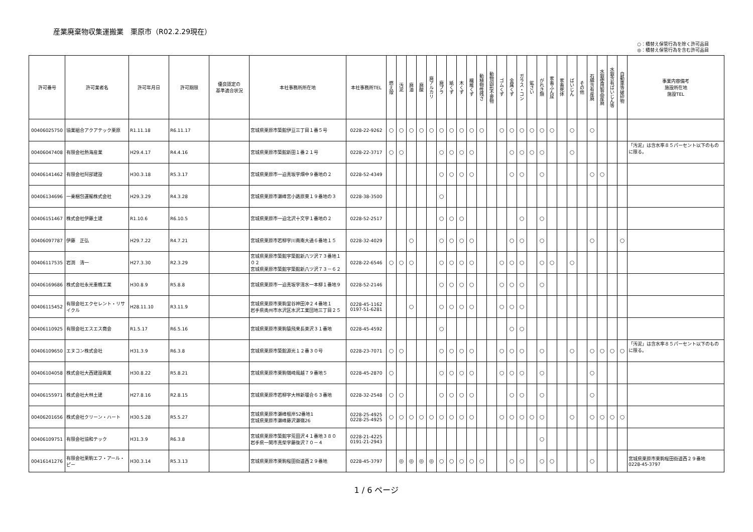産業廃棄物収集運搬業　栗原市（R02.2.29現在）
○：積替え保管行為を除く許可品目
◎：積替え保管行為を含む許可品目
| 許可番号 | 許可業者名 | 許可年月日 | 許可期限 | 優良認定の 基準適合状況 | 本社事務所所在地 | 本社事務所TEL | 燃え殻 | 汚泥 | 廃油 | 廃酸 | 廃アルカリ | 廃プラ | 紙くず | 木くず | 繊維くず | 動植物性残さ | 動物固形不要物 | ゴムくず | 金属くず | ガラス・コン | 鉱さい | がれき類 | 家畜ふん尿 | 家畜死体 | ばいじん | その他 | 石綿含有産廃 | 水銀使用製品産廃 | 水銀含有ばいじん等 | 自動車等破砕物 | 事業内容備考 施設所在地 施設TEL |
| --- | --- | --- | --- | --- | --- | --- | --- | --- | --- | --- | --- | --- | --- | --- | --- | --- | --- | --- | --- | --- | --- | --- | --- | --- | --- | --- | --- | --- | --- | --- | --- |
| 00406025750 | 協業組合アクアテック栗原 | R1.11.18 | R6.11.17 | | 宮城県栗原市築館伊豆三丁目１番５号 | 0228-22-9262 | ○ | ○ | ○ | ○ | ○ | ○ | ○ | ○ | ○ | ○ | | ○ | ○ | ○ | ○ | ○ | ○ | | ○ | | ○ | | | | |
| 00406047408 | 有限会社熱海産業 | H29.4.17 | R4.4.16 | | 宮城県栗原市築館新田１番２１号 | 0228-22-3717 | ○ | ○ | | | | ○ | ○ | ○ | ○ | | | | ○ | ○ | ○ | ○ | | | ○ | | | | | | 「汚泥」は含水率８５パーセント以下のものに限る。 |
| 00406141462 | 有限会社阿部建設 | H30.3.18 | R5.3.17 | | 宮城県栗原市一迫真坂字畑中９番地の２ | 0228-52-4349 | | | | | | ○ | ○ | ○ | ○ | | | | ○ | ○ | | ○ | | | | | ○ | ○ | | | |
| 00406134696 | 一乗梱包運輸株式会社 | H29.3.29 | R4.3.28 | | 宮城県栗原市瀬峰宮小路原東１９番地の３ | 0228-38-3500 | | | | | | ○ | | | | | | | | | | | | | | | | | | | |
| 00406151467 | 株式会社伊藤土建 | R1.10.6 | R6.10.5 | | 宮城県栗原市一迫北沢十文字１番地の２ | 0228-52-2517 | | | | | | ○ | ○ | ○ | | | | | | ○ | | ○ | | | | | | | | | |
| 00406097787 | 伊藤 正弘 | H29.7.22 | R4.7.21 | | 宮城県栗原市若柳字川南南大通６番地１５ | 0228-32-4029 | | | ○ | | | ○ | ○ | ○ | ○ | | | | ○ | ○ | | ○ | | | | | ○ | | | ○ | |
| 00406117535 | 岩渕 清一 | H27.3.30 | R2.3.29 | | 宮城県栗原市築館字築館新八ツ沢７３番地１０２ 宮城県栗原市築館字築館新八ツ沢７３－６２ | 0228-22-6546 | ○ | ○ | ○ | | | ○ | ○ | ○ | ○ | | | ○ | ○ | ○ | | ○ | ○ | | ○ | | | | | | |
| 00406169686 | 株式会社永光重機工業 | H30.8.9 | R5.8.8 | | 宮城県栗原市一迫真坂字清水一本柳１番地９ | 0228-52-2146 | | | | | | ○ | ○ | ○ | ○ | | | ○ | ○ | ○ | | ○ | | | | | | | | | |
| 00406115452 | 有限会社エクセレント・リサイクル | H28.11.10 | R3.11.9 | | 宮城県栗原市栗駒里谷神田沖２４番地１ 岩手県奥州市水沢区水沢工業団地三丁目２５ | 0228-45-1162 0197-51-6281 | | | ○ | | | ○ | ○ | ○ | ○ | | | ○ | ○ | ○ | | | | | | | | | | | |
| 00406110925 | 有限会社エスエス商会 | R1.5.17 | R6.5.16 | | 宮城県栗原市栗駒猿飛来長楽沢３１番地 | 0228-45-4592 | | | | | | ○ | | | | | | | ○ | ○ | | | | | | | | | | | |
| 00406109650 | エヌコン株式会社 | H31.3.9 | R6.3.8 | | 宮城県栗原市築館源光１２番３０号 | 0228-23-7071 | ○ | ○ | | | | ○ | ○ | ○ | ○ | | | ○ | ○ | ○ | | ○ | | | ○ | | ○ | ○ | ○ | ○ | 「汚泥」は含水率８５パーセント以下のものに限る。 |
| 00406104058 | 株式会社大西建設興業 | H30.8.22 | R5.8.21 | | 宮城県栗原市栗駒嶺崎風越７９番地５ | 0228-45-2870 | ○ | | | | | ○ | ○ | ○ | ○ | | | ○ | ○ | ○ | | ○ | | | | | ○ | | | | |
| 00406155971 | 株式会社大林土建 | H27.8.16 | R2.8.15 | | 宮城県栗原市若柳字大林新堰合６３番地 | 0228-32-2548 | ○ | ○ | | | | ○ | ○ | ○ | ○ | | | | ○ | ○ | | ○ | | | | | ○ | | | | |
| 00406201656 | 株式会社クリーン・ハート | H30.5.28 | R5.5.27 | | 宮城県栗原市瀬峰根岸52番地1 宮城県栗原市瀬峰藤沢瀬嶺26 | 0228-25-4925 0228-25-4925 | ○ | ○ | ○ | ○ | ○ | ○ | ○ | ○ | ○ | | | ○ | ○ | ○ | ○ | ○ | | | ○ | | ○ | ○ | ○ | ○ | |
| 00406109751 | 有限会社協和テック | H31.3.9 | R6.3.8 | | 宮城県栗原市築館字荒田沢４１番地３８０ 岩手県一関市真柴字藤後沢７０－４ | 0228-21-4225 0191-21-2943 | | | | | | | | | | | | | | | | ○ | | | | | | | | | |
| 00416141276 | 有限会社栗駒エフ・アール・ピー | H30.3.14 | R5.3.13 | | 宮城県栗原市栗駒桜田街道西２９番地 | 0228-45-3797 | | ◎ | ◎ | ◎ | ◎ | ○ | ○ | ○ | ○ | ○ | | | ○ | ○ | | ○ | ○ | | | | ○ | | | | 宮城県栗原市栗駒桜田街道西２９番地 0228-45-3797 |
1 / 6 ページ